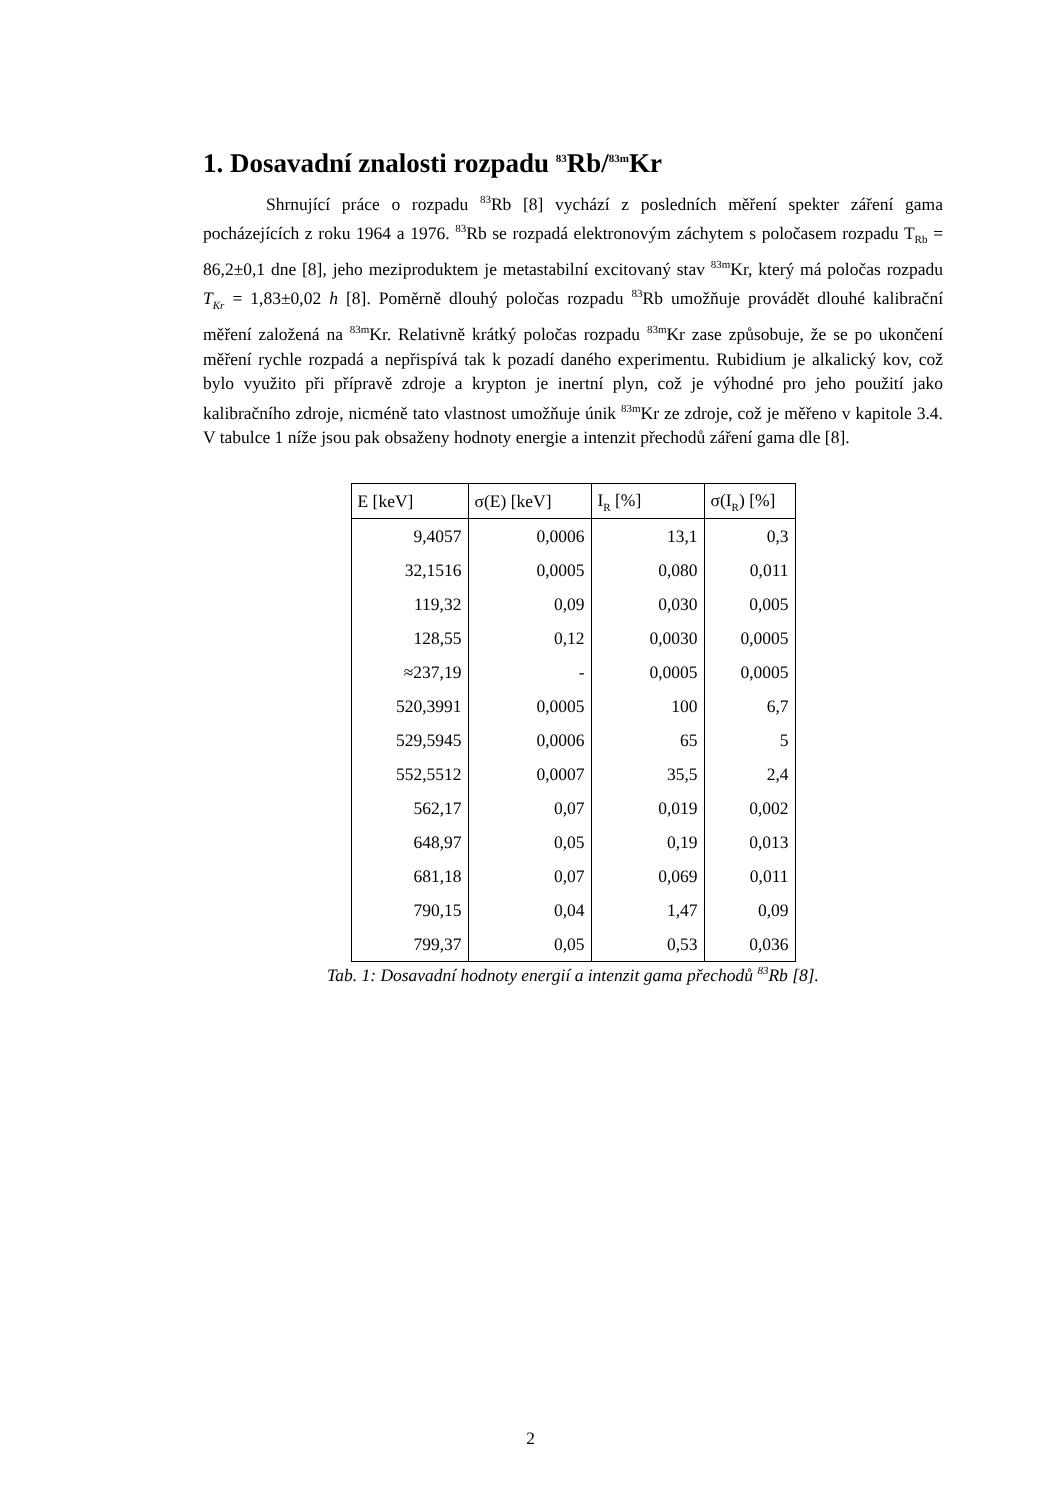1. Dosavadní znalosti rozpadu <sup>83</sup>Rb/<sup>83m</sup>Kr
Shrnující práce o rozpadu <sup>83</sup>Rb [8] vychází z posledních měření spekter záření gama pocházejících z roku 1964 a 1976. <sup>83</sup>Rb se rozpadá elektronovým záchytem s poločasem rozpadu T<sub>Rb</sub> = 86,2±0,1 dne [8], jeho meziproduktem je metastabilní excitovaný stav <sup>83m</sup>Kr, který má poločas rozpadu T<sub>Kr</sub> = 1,83±0,02 h [8]. Poměrně dlouhý poločas rozpadu <sup>83</sup>Rb umožňuje provádět dlouhé kalibrační měření založená na <sup>83m</sup>Kr. Relativně krátký poločas rozpadu <sup>83m</sup>Kr zase způsobuje, že se po ukončení měření rychle rozpadá a nepřispívá tak k pozadí daného experimentu. Rubidium je alkalický kov, což bylo využito při přípravě zdroje a krypton je inertní plyn, což je výhodné pro jeho použití jako kalibračního zdroje, nicméně tato vlastnost umožňuje únik <sup>83m</sup>Kr ze zdroje, což je měřeno v kapitole 3.4. V tabulce 1 níže jsou pak obsaženy hodnoty energie a intenzit přechodů záření gama dle [8].
| E [keV] | σ(E) [keV] | I<sub>R</sub> [%] | σ(I<sub>R</sub>) [%] |
| --- | --- | --- | --- |
| 9,4057 | 0,0006 | 13,1 | 0,3 |
| 32,1516 | 0,0005 | 0,080 | 0,011 |
| 119,32 | 0,09 | 0,030 | 0,005 |
| 128,55 | 0,12 | 0,0030 | 0,0005 |
| ≈237,19 | - | 0,0005 | 0,0005 |
| 520,3991 | 0,0005 | 100 | 6,7 |
| 529,5945 | 0,0006 | 65 | 5 |
| 552,5512 | 0,0007 | 35,5 | 2,4 |
| 562,17 | 0,07 | 0,019 | 0,002 |
| 648,97 | 0,05 | 0,19 | 0,013 |
| 681,18 | 0,07 | 0,069 | 0,011 |
| 790,15 | 0,04 | 1,47 | 0,09 |
| 799,37 | 0,05 | 0,53 | 0,036 |
Tab. 1: Dosavadní hodnoty energií a intenzit gama přechodů <sup>83</sup>Rb [8].
2